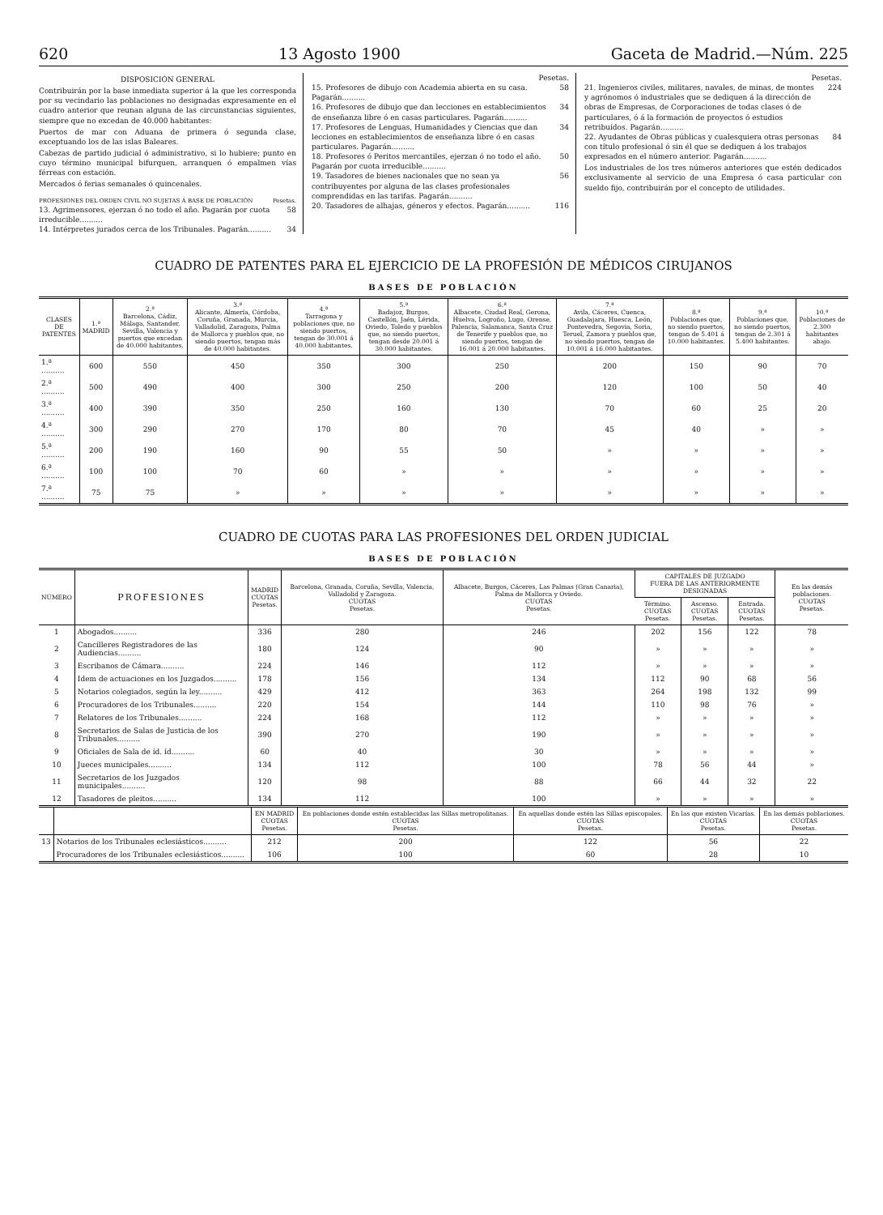620 13 Agosto 1900 Gaceta de Madrid.—Núm. 225
DISPOSICIÓN GENERAL
Contribuirán por la base inmediata superior á la que les corresponda por su vecindario las poblaciones no designadas expresamente en el cuadro anterior que reunan alguna de las circunstancias siguientes, siempre que no excedan de 40.000 habitantes:
Puertos de mar con Aduana de primera ó segunda clase, exceptuando los de las islas Baleares.
Cabezas de partido judicial ó administrativo, si lo hubiere; punto en cuyo término municipal bifurquen, arranquen ó empalmen vías férreas con estación.
Mercados ó ferias semanales ó quincenales.
PROFESIONES DEL ORDEN CIVIL NO SUJETAS Á BASE DE POBLACIÓN Pesetas.
13. Agrimensores, ejerzan ó no todo el año. Pagarán por cuota irreducible.......... 58
14. Intérpretes jurados cerca de los Tribunales. Pagarán.......... 34
Pesetas.
15. Profesores de dibujo con Academia abierta en su casa. Pagarán.......... 58
16. Profesores de dibujo que dan lecciones en establecimientos de enseñanza libre ó en casas particulares. Pagarán.......... 34
17. Profesores de Lenguas, Humanidades y Ciencias que dan lecciones en establecimientos de enseñanza libre ó en casas particulares. Pagarán.......... 34
18. Profesores ó Peritos mercantiles, ejerzan ó no todo el año. Pagarán por cuota irreducible.......... 50
19. Tasadores de bienes nacionales que no sean ya contribuyentes por alguna de las clases profesionales comprendidas en las tarifas. Pagarán.......... 56
20. Tasadores de alhajas, géneros y efectos. Pagarán.......... 116
Pesetas.
21. Ingenieros civiles, militares, navales, de minas, de montes y agrónomos ó industriales que se dediquen á la dirección de obras de Empresas, de Corporaciones de todas clases ó de particulares, ó á la formación de proyectos ó estudios retribuídos. Pagarán.......... 224
22. Ayudantes de Obras públicas y cualesquiera otras personas con título profesional ó sin él que se dediquen á los trabajos expresados en el número anterior. Pagarán.......... 84
Los industriales de los tres números anteriores que estén dedicados exclusivamente al servicio de una Empresa ó casa particular con sueldo fijo, contribuirán por el concepto de utilidades.
CUADRO DE PATENTES PARA EL EJERCICIO DE LA PROFESIÓN DE MÉDICOS CIRUJANOS
BASES DE POBLACIÓN
| CLASES DE PATENTES | 1.ª MADRID | 2.ª Barcelona, Cádiz, Málaga, Santander, Sevilla, Valencia y puertos que excedan de 40.000 habitantes. | 3.ª Alicante, Almería, Córdoba, Coruña, Granada, Murcia, Valladolid, Zaragoza, Palma de Mallorca y pueblos que, no siendo puertos, tengan más de 40.000 habitantes. | 4.ª Tarragona y poblaciones que, no siendo puertos, tengan de 30.001 á 40.000 habitantes. | 5.ª Badajoz, Burgos, Castellón, Jaén, Lérida, Oviedo, Toledo y pueblos que, no siendo puertos, tengan desde 20.001 á 30.000 habitantes. | 6.ª Albacete, Ciudad Real, Gerona, Huelva, Logroño, Lugo, Orense, Palencia, Salamanca, Santa Cruz de Tenerife y pueblos que, no siendo puertos, tengan de 16.001 á 20.000 habitantes. | 7.ª Avila, Cáceres, Cuenca, Guadalajara, Huesca, León, Pontevedra, Segovia, Soria, Teruel, Zamora y pueblos que, no siendo puertos, tengan de 10.001 á 16.000 habitantes. | 8.ª Poblaciones que, no siendo puertos, tengan de 5.401 á 10.000 habitantes. | 9.ª Poblaciones que, no siendo puertos, tengan de 2.301 á 5.400 habitantes. | 10.ª Poblaciones de 2.300 habitantes abajo. |
| --- | --- | --- | --- | --- | --- | --- | --- | --- | --- | --- |
| 1.ª .......... | 600 | 550 | 450 | 350 | 300 | 250 | 200 | 150 | 90 | 70 |
| 2.ª .......... | 500 | 490 | 400 | 300 | 250 | 200 | 120 | 100 | 50 | 40 |
| 3.ª .......... | 400 | 390 | 350 | 250 | 160 | 130 | 70 | 60 | 25 | 20 |
| 4.ª .......... | 300 | 290 | 270 | 170 | 80 | 70 | 45 | 40 | » | » |
| 5.ª .......... | 200 | 190 | 160 | 90 | 55 | 50 | » | » | » | » |
| 6.ª .......... | 100 | 100 | 70 | 60 | » | » | » | » | » | » |
| 7.ª .......... | 75 | 75 | » | » | » | » | » | » | » | » |
CUADRO DE CUOTAS PARA LAS PROFESIONES DEL ORDEN JUDICIAL
BASES DE POBLACIÓN
| NÚMERO | PROFESIONES | MADRID CUOTAS Pesetas. | Barcelona, Granada, Coruña, Sevilla, Valencia, Valladolid y Zaragoza. CUOTAS Pesetas. | Albacete, Burgos, Cáceres, Las Palmas (Gran Canaria), Palma de Mallorca y Oviedo. CUOTAS Pesetas. | CAPITALES DE JUZGADO FUERA DE LAS ANTERIORMENTE DESIGNADAS | | | En las demás poblaciones. CUOTAS Pesetas. |
| --- | --- | --- | --- | --- | --- | --- | --- | --- |
| | | | | | Término. CUOTAS Pesetas. | Ascenso. CUOTAS Pesetas. | Entrada. CUOTAS Pesetas. | |
| 1 | Abogados.......... | 336 | 280 | 246 | 202 | 156 | 122 | 78 |
| 2 | Cancilleres Registradores de las Audiencias.......... | 180 | 124 | 90 | » | » | » | » |
| 3 | Escribanos de Cámara.......... | 224 | 146 | 112 | » | » | » | » |
| 4 | Idem de actuaciones en los Juzgados.......... | 178 | 156 | 134 | 112 | 90 | 68 | 56 |
| 5 | Notarios colegiados, según la ley.......... | 429 | 412 | 363 | 264 | 198 | 132 | 99 |
| 6 | Procuradores de los Tribunales.......... | 220 | 154 | 144 | 110 | 98 | 76 | » |
| 7 | Relatores de los Tribunales.......... | 224 | 168 | 112 | » | » | » | » |
| 8 | Secretarios de Salas de Justicia de los Tribunales.......... | 390 | 270 | 190 | » | » | » | » |
| 9 | Oficiales de Sala de íd. íd.......... | 60 | 40 | 30 | » | » | » | » |
| 10 | Jueces municipales.......... | 134 | 112 | 100 | 78 | 56 | 44 | » |
| 11 | Secretarios de los Juzgados municipales.......... | 120 | 98 | 88 | 66 | 44 | 32 | 22 |
| 12 | Tasadores de pleitos.......... | 134 | 112 | 100 | » | » | » | » |
| | | EN MADRID CUOTAS Pesetas. | En poblaciones donde estén establecidas las Sillas metropolitanas. CUOTAS Pesetas. | En aquellas donde estén las Sillas episcopales. CUOTAS Pesetas. | En las que existen Vicarías. CUOTAS Pesetas. | En las demás poblaciones. CUOTAS Pesetas. |
| --- | --- | --- | --- | --- | --- | --- |
| 13 | Notarios de los Tribunales eclesiásticos.......... | 212 | 200 | 122 | 56 | 22 |
| | Procuradores de los Tribunales eclesiásticos.......... | 106 | 100 | 60 | 28 | 10 |